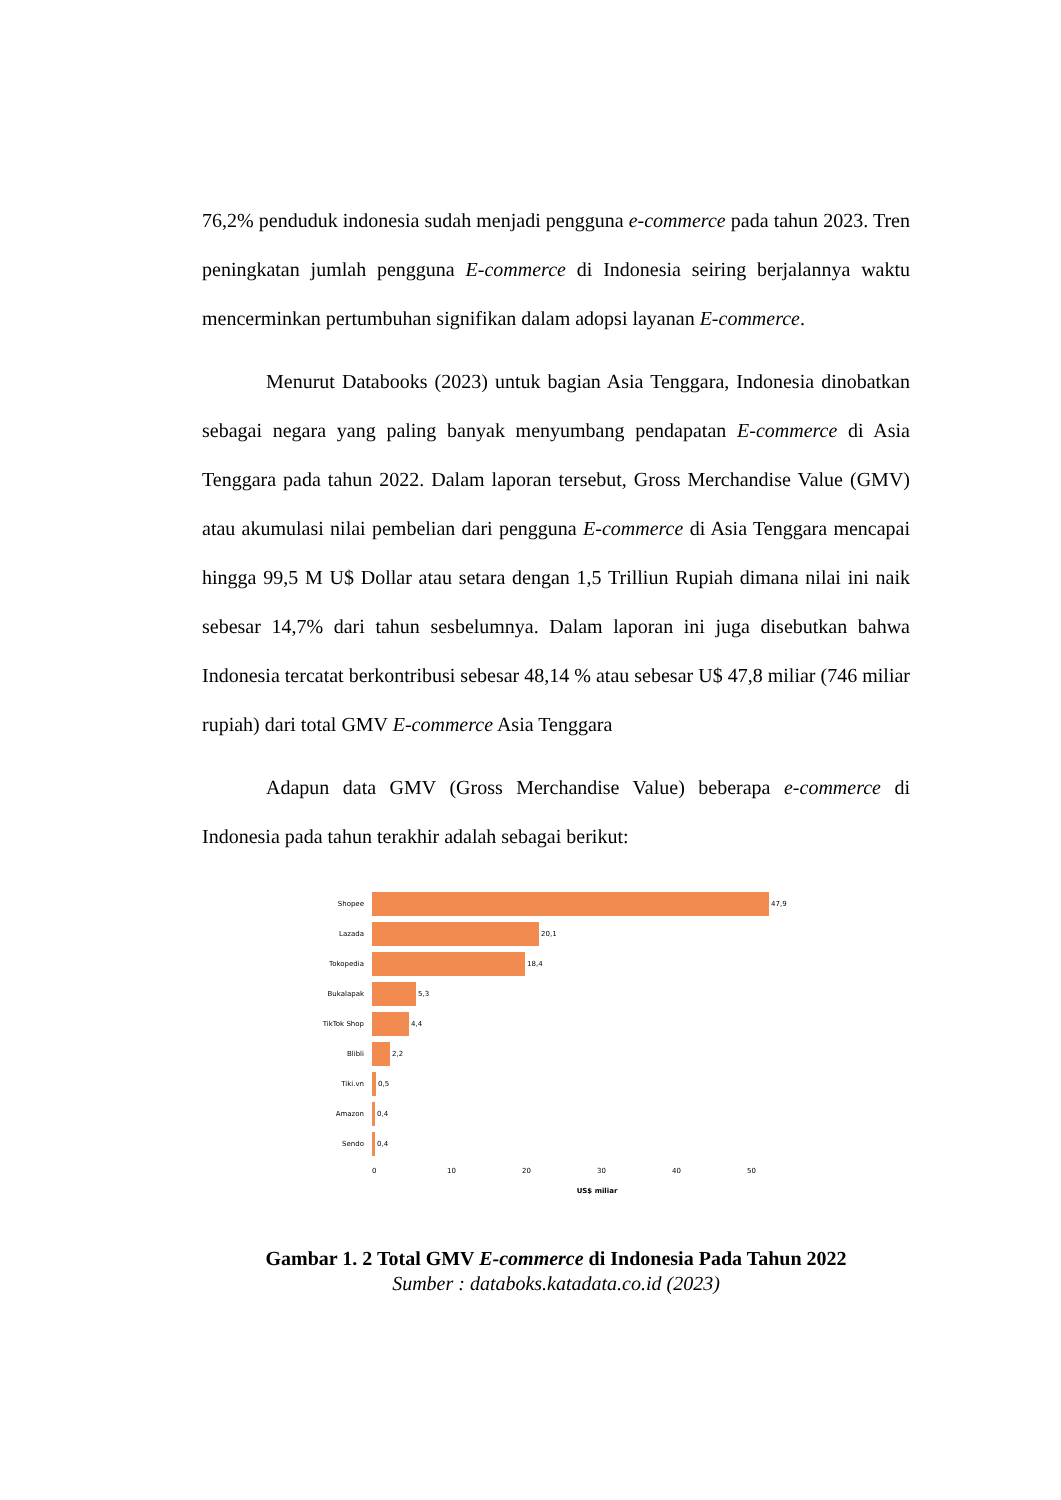76,2% penduduk indonesia sudah menjadi pengguna e-commerce pada tahun 2023. Tren peningkatan jumlah pengguna E-commerce di Indonesia seiring berjalannya waktu mencerminkan pertumbuhan signifikan dalam adopsi layanan E-commerce.
Menurut Databooks (2023) untuk bagian Asia Tenggara, Indonesia dinobatkan sebagai negara yang paling banyak menyumbang pendapatan E-commerce di Asia Tenggara pada tahun 2022. Dalam laporan tersebut, Gross Merchandise Value (GMV) atau akumulasi nilai pembelian dari pengguna E-commerce di Asia Tenggara mencapai hingga 99,5 M U$ Dollar atau setara dengan 1,5 Trilliun Rupiah dimana nilai ini naik sebesar 14,7% dari tahun sesbelumnya. Dalam laporan ini juga disebutkan bahwa Indonesia tercatat berkontribusi sebesar 48,14 % atau sebesar U$ 47,8 miliar (746 miliar rupiah) dari total GMV E-commerce Asia Tenggara
Adapun data GMV (Gross Merchandise Value) beberapa e-commerce di Indonesia pada tahun terakhir adalah sebagai berikut:
Shopee 47,9
Lazada 20,1
Tokopedia 18,4
Bukalapak 5,3
TikTok Shop 4,4
Blibli 2,2
Tiki.vn 0,5
Amazon 0,4
Sendo 0,4
0 10 20 30 40 50
US$ miliar
Gambar 1. 2 Total GMV E-commerce di Indonesia Pada Tahun 2022
Sumber : databoks.katadata.co.id (2023)